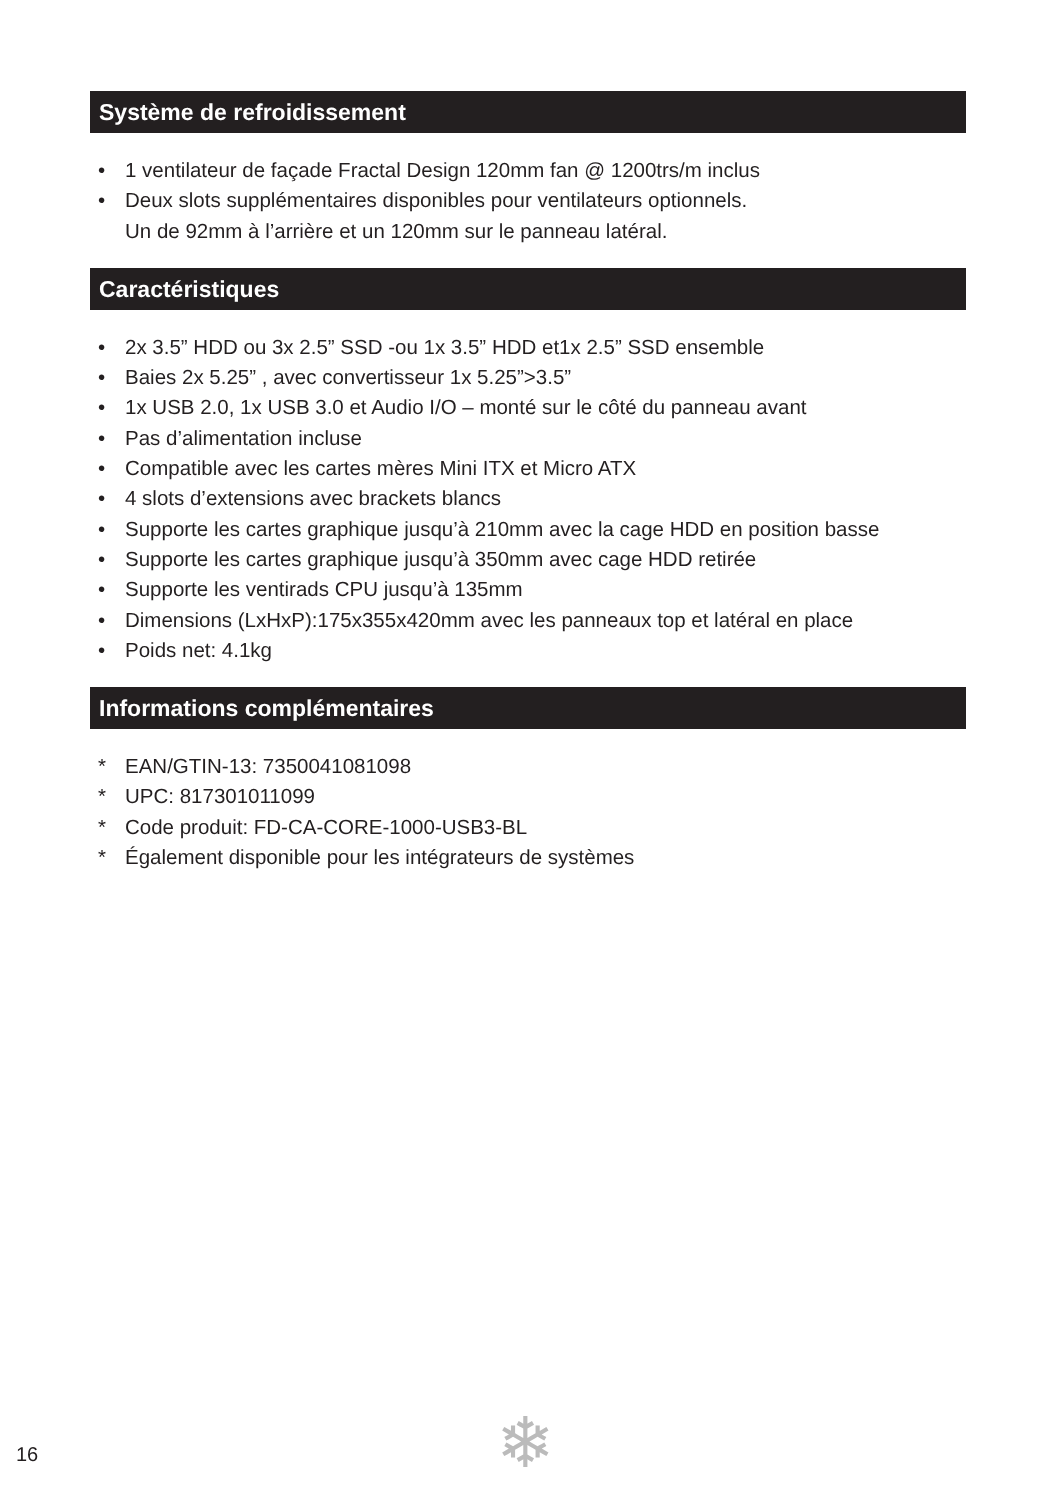Système de refroidissement
• 1 ventilateur de façade Fractal Design 120mm fan @ 1200trs/m inclus
• Deux slots supplémentaires disponibles pour ventilateurs optionnels.
Un de 92mm à l’arrière et un 120mm sur le panneau latéral.
Caractéristiques
• 2x 3.5” HDD ou 3x 2.5” SSD -ou 1x 3.5” HDD et1x 2.5” SSD ensemble
• Baies 2x 5.25” , avec convertisseur 1x 5.25”>3.5”
• 1x USB 2.0, 1x USB 3.0 et Audio I/O – monté sur le côté du panneau avant
• Pas d’alimentation incluse
• Compatible avec les cartes mères Mini ITX et Micro ATX
• 4 slots d’extensions avec brackets blancs
• Supporte les cartes graphique jusqu’à 210mm avec la cage HDD en position basse
• Supporte les cartes graphique jusqu’à 350mm avec cage HDD retirée
• Supporte les ventirads CPU jusqu’à 135mm
• Dimensions (LxHxP):175x355x420mm avec les panneaux top et latéral en place
• Poids net: 4.1kg
Informations complémentaires
* EAN/GTIN-13: 7350041081098
* UPC: 817301011099
* Code produit: FD-CA-CORE-1000-USB3-BL
* Également disponible pour les intégrateurs de systèmes
❄
16